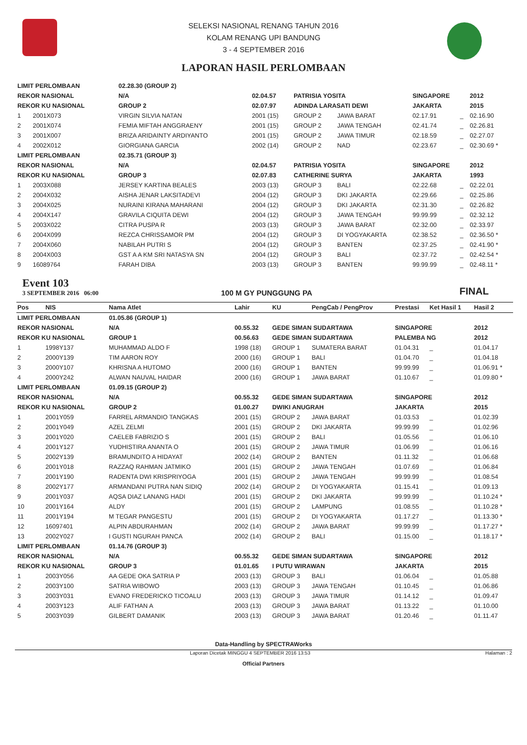SELEKSI NASIONAL RENANG TAHUN 2016
KOLAM RENANG UPI BANDUNG
3 - 4 SEPTEMBER 2016
LAPORAN HASIL PERLOMBAAN
| LIMIT PERLOMBAAN | | | 02.28.30 (GROUP 2) | | | | | | |
| REKOR NASIONAL | | | N/A | 02.04.57 | PATRISIA YOSITA | | SINGAPORE | | 2012 |
| REKOR KU NASIONAL | | | GROUP 2 | 02.07.97 | ADINDA LARASATI DEWI | | JAKARTA | | 2015 |
| 1 | 2001X073 | VIRGIN SILVIA NATAN | | 2001 (15) | GROUP 2 | JAWA BARAT | 02.17.91 | _ | 02.16.90 |
| 2 | 2001X074 | FEMIA MIFTAH ANGGRAENY | | 2001 (15) | GROUP 2 | JAWA TENGAH | 02.41.74 | _ | 02.26.81 |
| 3 | 2001X007 | BRIZA ARIDAINTY ARDIYANTO | | 2001 (15) | GROUP 2 | JAWA TIMUR | 02.18.59 | _ | 02.27.07 |
| 4 | 2002X012 | GIORGIANA GARCIA | | 2002 (14) | GROUP 2 | NAD | 02.23.67 | _ | 02.30.69 * |
| LIMIT PERLOMBAAN | | | 02.35.71 (GROUP 3) | | | | | | |
| REKOR NASIONAL | | | N/A | 02.04.57 | PATRISIA YOSITA | | SINGAPORE | | 2012 |
| REKOR KU NASIONAL | | | GROUP 3 | 02.07.83 | CATHERINE SURYA | | JAKARTA | | 1993 |
| 1 | 2003X088 | JERSEY KARTINA BEALES | | 2003 (13) | GROUP 3 | BALI | 02.22.68 | _ | 02.22.01 |
| 2 | 2004X032 | AISHA JENAR LAKSITADEVI | | 2004 (12) | GROUP 3 | DKI JAKARTA | 02.29.66 | _ | 02.25.86 |
| 3 | 2004X025 | NURAINI KIRANA MAHARANI | | 2004 (12) | GROUP 3 | DKI JAKARTA | 02.31.30 | _ | 02.26.82 |
| 4 | 2004X147 | GRAVILA CIQUITA DEWI | | 2004 (12) | GROUP 3 | JAWA TENGAH | 99.99.99 | _ | 02.32.12 |
| 5 | 2003X022 | CITRA PUSPA R | | 2003 (13) | GROUP 3 | JAWA BARAT | 02.32.00 | _ | 02.33.97 |
| 6 | 2004X099 | REZCA CHRISSAMOR PM | | 2004 (12) | GROUP 3 | DI YOGYAKARTA | 02.38.52 | _ | 02.36.50 * |
| 7 | 2004X060 | NABILAH PUTRI S | | 2004 (12) | GROUP 3 | BANTEN | 02.37.25 | _ | 02.41.90 * |
| 8 | 2004X003 | GST A A KM SRI NATASYA SN | | 2004 (12) | GROUP 3 | BALI | 02.37.72 | _ | 02.42.54 * |
| 9 | 16089764 | FARAH DIBA | | 2003 (13) | GROUP 3 | BANTEN | 99.99.99 | _ | 02.48.11 * |
Event 103
3 SEPTEMBER 2016 06:00
100 M GY PUNGGUNG PA
FINAL
| Pos | NIS | Nama Atlet | | Lahir | KU | PengCab / PengProv | Prestasi | Ket Hasil 1 | Hasil 2 |
| --- | --- | --- | --- | --- | --- | --- | --- | --- | --- |
| LIMIT PERLOMBAAN | | | 01.05.86 (GROUP 1) | | | | | | |
| REKOR NASIONAL | | | N/A | 00.55.32 | GEDE SIMAN SUDARTAWA | | SINGAPORE | | 2012 |
| REKOR KU NASIONAL | | | GROUP 1 | 00.56.63 | GEDE SIMAN SUDARTAWA | | PALEMBA NG | | 2012 |
| 1 | 1998Y137 | MUHAMMAD ALDO F | | 1998 (18) | GROUP 1 | SUMATERA BARAT | 01.04.31 | _ | 01.04.17 |
| 2 | 2000Y139 | TIM AARON ROY | | 2000 (16) | GROUP 1 | BALI | 01.04.70 | _ | 01.04.18 |
| 3 | 2000Y107 | KHRISNA A HUTOMO | | 2000 (16) | GROUP 1 | BANTEN | 99.99.99 | _ | 01.06.91 * |
| 4 | 2000Y242 | ALWAN NAUVAL HAIDAR | | 2000 (16) | GROUP 1 | JAWA BARAT | 01.10.67 | _ | 01.09.80 * |
| LIMIT PERLOMBAAN | | | 01.09.15 (GROUP 2) | | | | | | |
| REKOR NASIONAL | | | N/A | 00.55.32 | GEDE SIMAN SUDARTAWA | | SINGAPORE | | 2012 |
| REKOR KU NASIONAL | | | GROUP 2 | 01.00.27 | DWIKI ANUGRAH | | JAKARTA | | 2015 |
| 1 | 2001Y059 | FARREL ARMANDIO TANGKAS | | 2001 (15) | GROUP 2 | JAWA BARAT | 01.03.53 | _ | 01.02.39 |
| 2 | 2001Y049 | AZEL ZELMI | | 2001 (15) | GROUP 2 | DKI JAKARTA | 99.99.99 | _ | 01.02.96 |
| 3 | 2001Y020 | CAELEB FABRIZIO S | | 2001 (15) | GROUP 2 | BALI | 01.05.56 | _ | 01.06.10 |
| 4 | 2001Y127 | YUDHISTIRA ANANTA O | | 2001 (15) | GROUP 2 | JAWA TIMUR | 01.06.99 | _ | 01.06.16 |
| 5 | 2002Y139 | BRAMUNDITO A HIDAYAT | | 2002 (14) | GROUP 2 | BANTEN | 01.11.32 | _ | 01.06.68 |
| 6 | 2001Y018 | RAZZAQ RAHMAN JATMIKO | | 2001 (15) | GROUP 2 | JAWA TENGAH | 01.07.69 | _ | 01.06.84 |
| 7 | 2001Y190 | RADENTA DWI KRISPRIYOGA | | 2001 (15) | GROUP 2 | JAWA TENGAH | 99.99.99 | _ | 01.08.54 |
| 8 | 2002Y177 | ARMANDANI PUTRA NAN SIDIQ | | 2002 (14) | GROUP 2 | DI YOGYAKARTA | 01.15.41 | _ | 01.09.13 |
| 9 | 2001Y037 | AQSA DIAZ LANANG HADI | | 2001 (15) | GROUP 2 | DKI JAKARTA | 99.99.99 | _ | 01.10.24 * |
| 10 | 2001Y164 | ALDY | | 2001 (15) | GROUP 2 | LAMPUNG | 01.08.55 | _ | 01.10.28 * |
| 11 | 2001Y194 | M TEGAR PANGESTU | | 2001 (15) | GROUP 2 | DI YOGYAKARTA | 01.17.27 | _ | 01.13.30 * |
| 12 | 16097401 | ALPIN ABDURAHMAN | | 2002 (14) | GROUP 2 | JAWA BARAT | 99.99.99 | _ | 01.17.27 * |
| 13 | 2002Y027 | I GUSTI NGURAH PANCA | | 2002 (14) | GROUP 2 | BALI | 01.15.00 | _ | 01.18.17 * |
| LIMIT PERLOMBAAN | | | 01.14.76 (GROUP 3) | | | | | | |
| REKOR NASIONAL | | | N/A | 00.55.32 | GEDE SIMAN SUDARTAWA | | SINGAPORE | | 2012 |
| REKOR KU NASIONAL | | | GROUP 3 | 01.01.65 | I PUTU WIRAWAN | | JAKARTA | | 2015 |
| 1 | 2003Y056 | AA GEDE OKA SATRIA P | | 2003 (13) | GROUP 3 | BALI | 01.06.04 | _ | 01.05.88 |
| 2 | 2003Y100 | SATRIA WIBOWO | | 2003 (13) | GROUP 3 | JAWA TENGAH | 01.10.45 | _ | 01.06.86 |
| 3 | 2003Y031 | EVANO FREDERICKO TICOALU | | 2003 (13) | GROUP 3 | JAWA TIMUR | 01.14.12 | _ | 01.09.47 |
| 4 | 2003Y123 | ALIF FATHAN A | | 2003 (13) | GROUP 3 | JAWA BARAT | 01.13.22 | _ | 01.10.00 |
| 5 | 2003Y039 | GILBERT DAMANIK | | 2003 (13) | GROUP 3 | JAWA BARAT | 01.20.46 | _ | 01.11.47 |
Data-Handling by SPECTRAWorks
Laporan Dicetak MINGGU 4 SEPTEMBER 2016 13:53 Halaman : 2
Official Partners